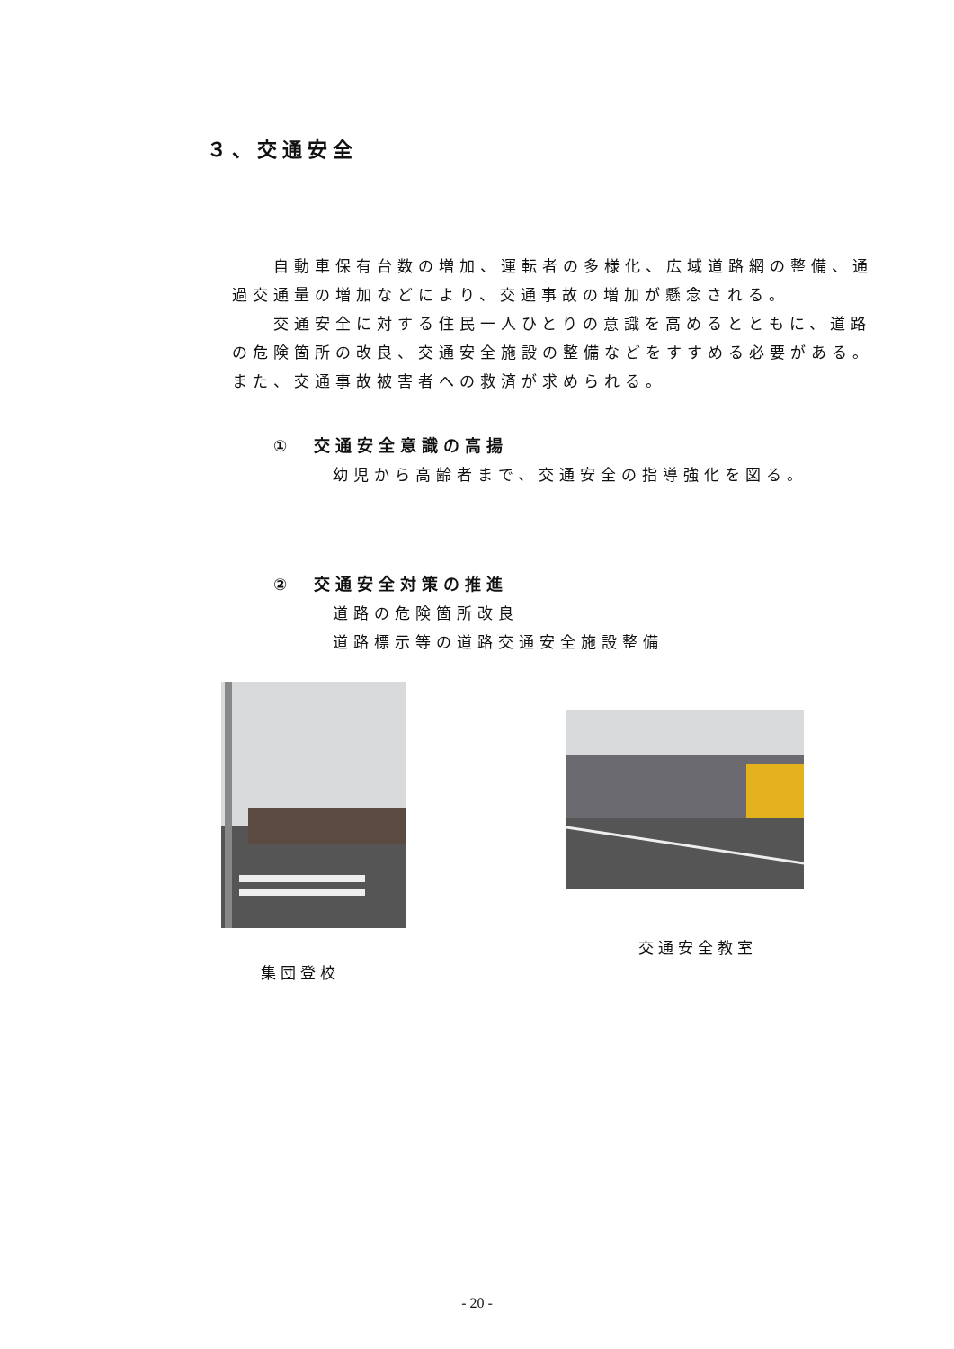３、交通安全
自動車保有台数の増加、運転者の多様化、広域道路網の整備、通過交通量の増加などにより、交通事故の増加が懸念される。
交通安全に対する住民一人ひとりの意識を高めるとともに、道路の危険箇所の改良、交通安全施設の整備などをすすめる必要がある。
また、交通事故被害者への救済が求められる。
①　交通安全意識の高揚
幼児から高齢者まで、交通安全の指導強化を図る。
②　交通安全対策の推進
道路の危険箇所改良
道路標示等の道路交通安全施設整備
集団登校
交通安全教室
- 20 -